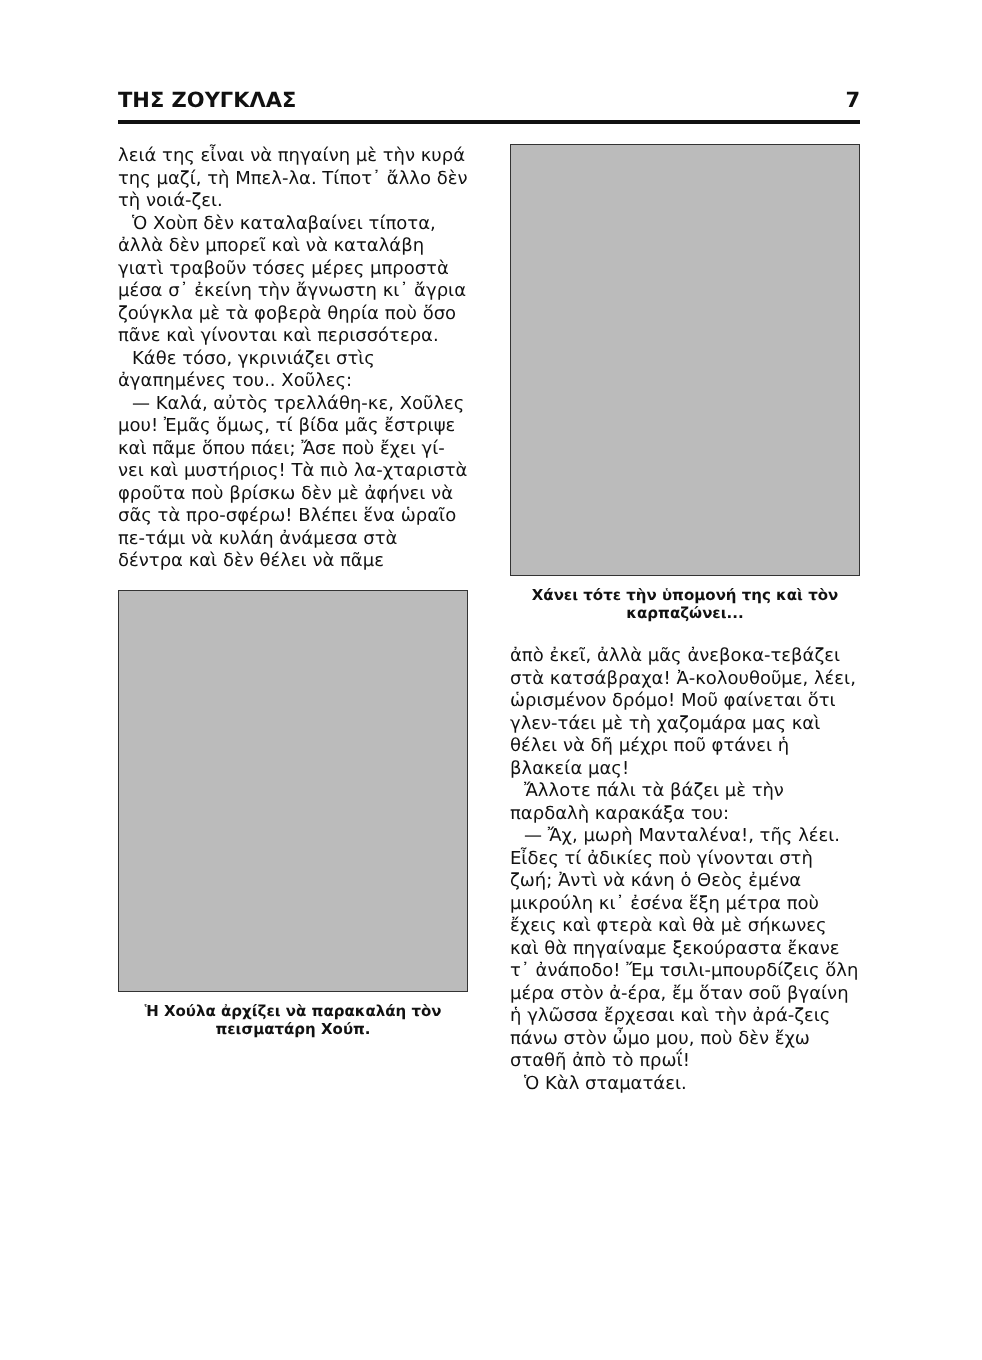ΤΗΣ ΖΟΥΓΚΛΑΣ 7
λειά της εἶναι νὰ πηγαίνη μὲ τὴν κυρά της μαζί, τὴ Μπελ-λα. Τίποτ᾽ ἄλλο δὲν τὴ νοιά-ζει.
Ὁ Χοὺπ δὲν καταλαβαίνει τίποτα, ἀλλὰ δὲν μπορεῖ καὶ νὰ καταλάβη γιατὶ τραβοῦν τόσες μέρες μπροστὰ μέσα σ᾽ ἐκείνη τὴν ἄγνωστη κι᾽ ἄγρια ζούγκλα μὲ τὰ φοβερὰ θηρία ποὺ ὅσο πᾶνε καὶ γίνονται καὶ περισσότερα.
Κάθε τόσο, γκρινιάζει στὶς ἀγαπημένες του.. Χοῦλες:
— Καλά, αὐτὸς τρελλάθη-κε, Χοῦλες μου! Ἐμᾶς ὅμως, τί βίδα μᾶς ἔστριψε καὶ πᾶμε ὅπου πάει; Ἄσε ποὺ ἔχει γί-νει καὶ μυστήριος! Τὰ πιὸ λα-χταριστὰ φροῦτα ποὺ βρίσκω δὲν μὲ ἀφήνει νὰ σᾶς τὰ προ-σφέρω! Βλέπει ἕνα ὡραῖο πε-τάμι νὰ κυλάη ἀνάμεσα στὰ δέντρα καὶ δὲν θέλει νὰ πᾶμε
Ἡ Χούλα ἀρχίζει νὰ παρακαλάη τὸν πεισματάρη Χούπ.
Χάνει τότε τὴν ὑπομονή της καὶ τὸν καρπαζώνει...
ἀπὸ ἐκεῖ, ἀλλὰ μᾶς ἀνεβοκα-τεβάζει στὰ κατσάβραχα! Ἀ-κολουθοῦμε, λέει, ὡρισμένον δρόμο! Μοῦ φαίνεται ὅτι γλεν-τάει μὲ τὴ χαζομάρα μας καὶ θέλει νὰ δῆ μέχρι ποῦ φτάνει ἡ βλακεία μας!
Ἄλλοτε πάλι τὰ βάζει μὲ τὴν παρδαλὴ καρακάξα του:
— Ἄχ, μωρὴ Μανταλένα!, τῆς λέει. Εἶδες τί ἀδικίες ποὺ γίνονται στὴ ζωή; Ἀντὶ νὰ κάνη ὁ Θεὸς ἐμένα μικρούλη κι᾽ ἐσένα ἕξη μέτρα ποὺ ἔχεις καὶ φτερὰ καὶ θὰ μὲ σήκωνες καὶ θὰ πηγαίναμε ξεκούραστα ἔκανε τ᾽ ἀνάποδο! Ἔμ τσιλι-μπουρδίζεις ὅλη μέρα στὸν ἀ-έρα, ἔμ ὅταν σοῦ βγαίνη ἡ γλῶσσα ἔρχεσαι καὶ τὴν ἀρά-ζεις πάνω στὸν ὦμο μου, ποὺ δὲν ἔχω σταθῆ ἀπὸ τὸ πρωΐ!
Ὁ Κὰλ σταματάει.